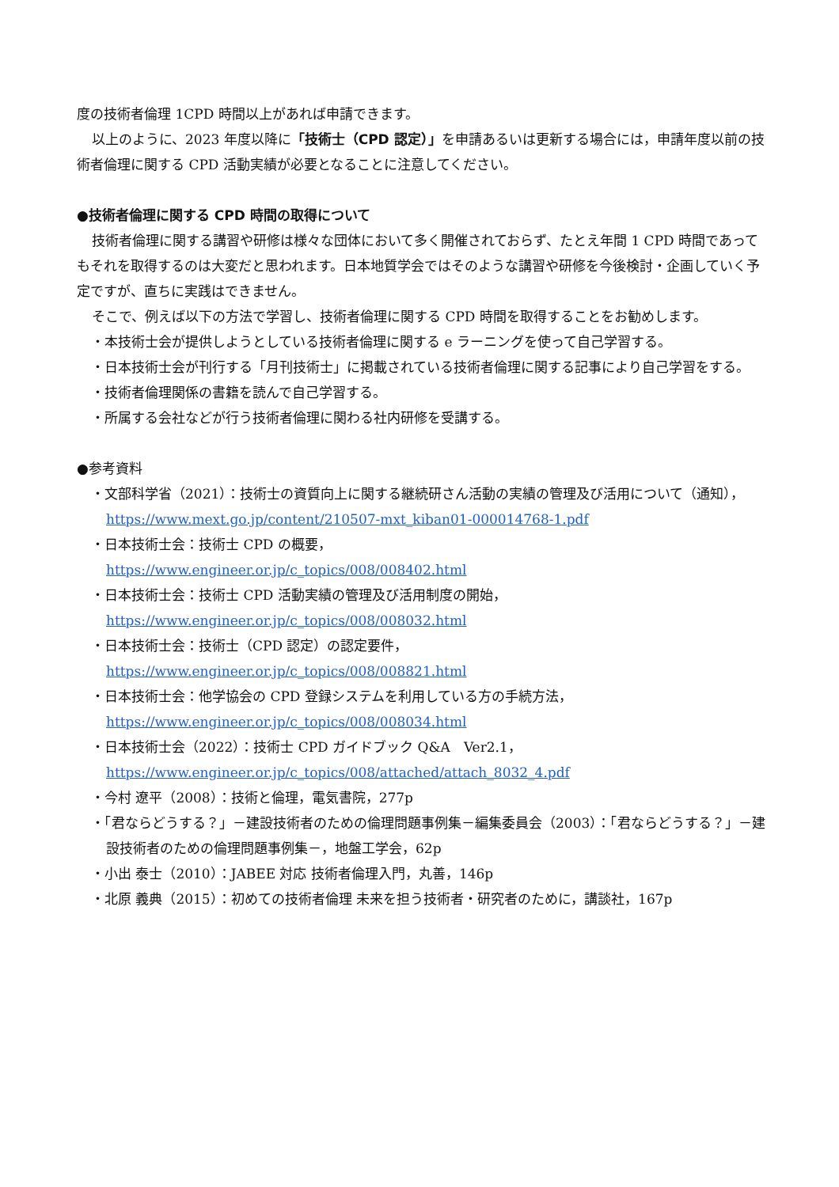度の技術者倫理 1CPD 時間以上があれば申請できます。
以上のように、2023 年度以降に「技術士（CPD 認定）」を申請あるいは更新する場合には，申請年度以前の技術者倫理に関する CPD 活動実績が必要となることに注意してください。
●技術者倫理に関する CPD 時間の取得について
技術者倫理に関する講習や研修は様々な団体において多く開催されておらず、たとえ年間 1 CPD 時間であってもそれを取得するのは大変だと思われます。日本地質学会ではそのような講習や研修を今後検討・企画していく予定ですが、直ちに実践はできません。
そこで、例えば以下の方法で学習し、技術者倫理に関する CPD 時間を取得することをお勧めします。
・本技術士会が提供しようとしている技術者倫理に関する e ラーニングを使って自己学習する。
・日本技術士会が刊行する「月刊技術士」に掲載されている技術者倫理に関する記事により自己学習をする。
・技術者倫理関係の書籍を読んで自己学習する。
・所属する会社などが行う技術者倫理に関わる社内研修を受講する。
●参考資料
・文部科学省（2021）：技術士の資質向上に関する継続研さん活動の実績の管理及び活用について（通知），
https://www.mext.go.jp/content/210507-mxt_kiban01-000014768-1.pdf
・日本技術士会：技術士 CPD の概要，
https://www.engineer.or.jp/c_topics/008/008402.html
・日本技術士会：技術士 CPD 活動実績の管理及び活用制度の開始，
https://www.engineer.or.jp/c_topics/008/008032.html
・日本技術士会：技術士（CPD 認定）の認定要件，
https://www.engineer.or.jp/c_topics/008/008821.html
・日本技術士会：他学協会の CPD 登録システムを利用している方の手続方法，
https://www.engineer.or.jp/c_topics/008/008034.html
・日本技術士会（2022）：技術士 CPD ガイドブック Q&A　Ver2.1，
https://www.engineer.or.jp/c_topics/008/attached/attach_8032_4.pdf
・今村 遼平（2008）：技術と倫理，電気書院，277p
・「君ならどうする？」－建設技術者のための倫理問題事例集－編集委員会（2003）：「君ならどうする？」－建設技術者のための倫理問題事例集－，地盤工学会，62p
・小出 泰士（2010）：JABEE 対応 技術者倫理入門，丸善，146p
・北原 義典（2015）：初めての技術者倫理 未来を担う技術者・研究者のために，講談社，167p